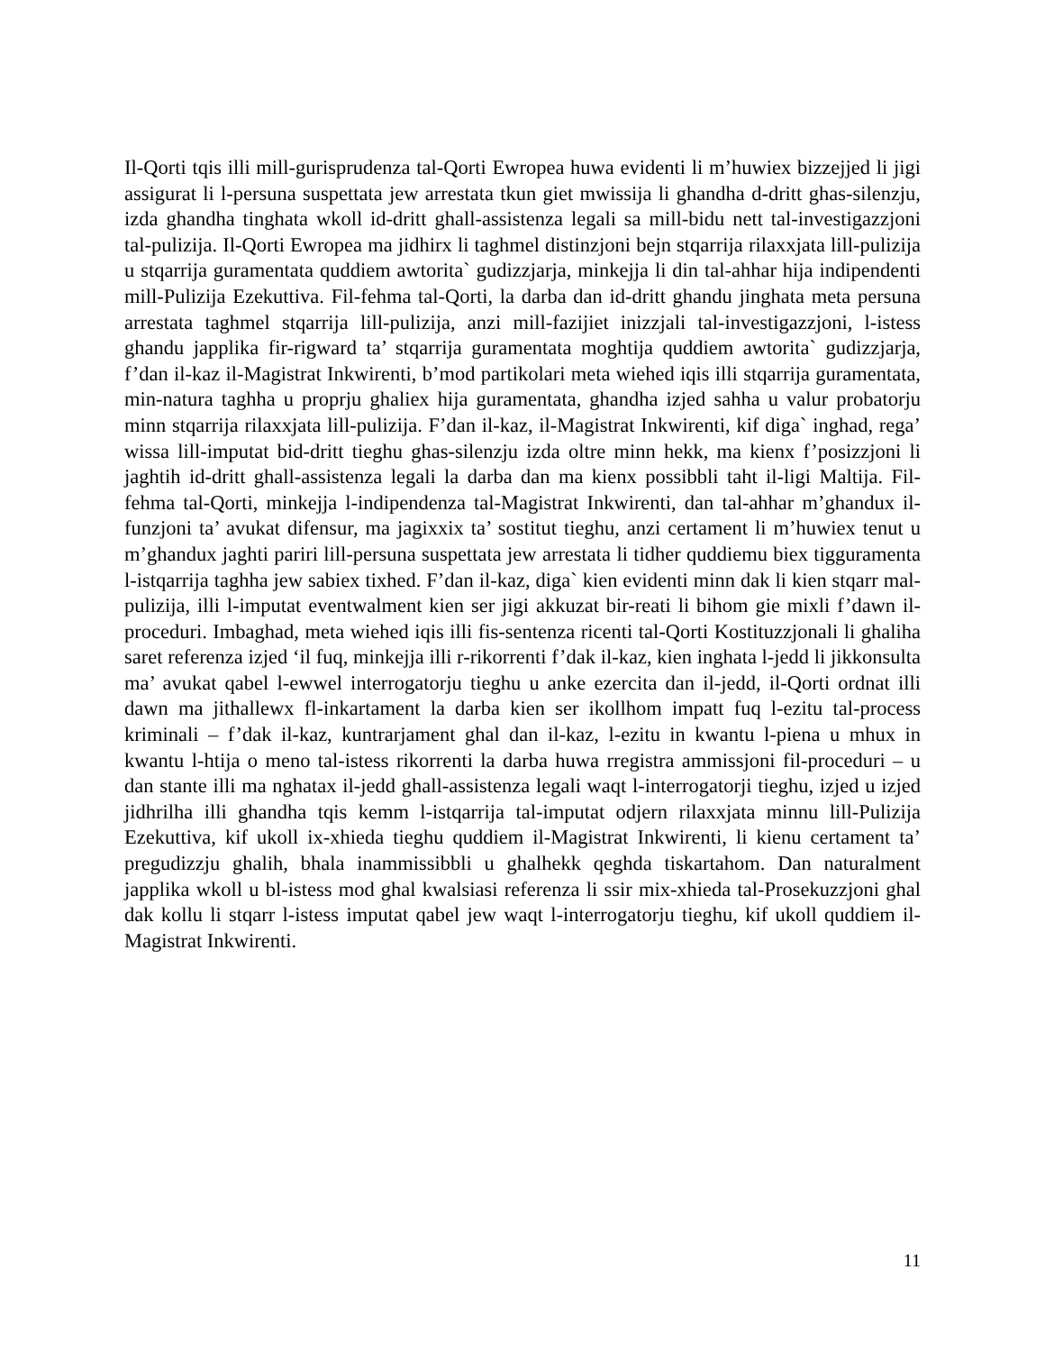Il-Qorti tqis illi mill-gurisprudenza tal-Qorti Ewropea huwa evidenti li m’huwiex bizzejjed li jigi assigurat li l-persuna suspettata jew arrestata tkun giet mwissija li ghandha d-dritt ghas-silenzju, izda ghandha tinghata wkoll id-dritt ghall-assistenza legali sa mill-bidu nett tal-investigazzjoni tal-pulizija. Il-Qorti Ewropea ma jidhirx li taghmel distinzjoni bejn stqarrija rilaxxjata lill-pulizija u stqarrija guramentata quddiem awtorita` gudizzjarja, minkejja li din tal-ahhar hija indipendenti mill-Pulizija Ezekuttiva. Fil-fehma tal-Qorti, la darba dan id-dritt ghandu jinghata meta persuna arrestata taghmel stqarrija lill-pulizija, anzi mill-fazijiet inizzjali tal-investigazzjoni, l-istess ghandu japplika fir-rigward ta’ stqarrija guramentata moghtija quddiem awtorita` gudizzjarja, f’dan il-kaz il-Magistrat Inkwirenti, b’mod partikolari meta wiehed iqis illi stqarrija guramentata, min-natura taghha u proprju ghaliex hija guramentata, ghandha izjed sahha u valur probatorju minn stqarrija rilaxxjata lill-pulizija. F’dan il-kaz, il-Magistrat Inkwirenti, kif diga` inghad, rega’ wissa lill-imputat bid-dritt tieghu ghas-silenzju izda oltre minn hekk, ma kienx f’posizzjoni li jaghtih id-dritt ghall-assistenza legali la darba dan ma kienx possibbli taht il-ligi Maltija. Fil-fehma tal-Qorti, minkejja l-indipendenza tal-Magistrat Inkwirenti, dan tal-ahhar m’ghandux il-funzjoni ta’ avukat difensur, ma jagixxix ta’ sostitut tieghu, anzi certament li m’huwiex tenut u m’ghandux jaghti pariri lill-persuna suspettata jew arrestata li tidher quddiemu biex tigguramenta l-istqarrija taghha jew sabiex tixhed. F’dan il-kaz, diga` kien evidenti minn dak li kien stqarr mal-pulizija, illi l-imputat eventwalment kien ser jigi akkuzat bir-reati li bihom gie mixli f’dawn il-proceduri. Imbaghad, meta wiehed iqis illi fis-sentenza ricenti tal-Qorti Kostituzzjonali li ghaliha saret referenza izjed ‘il fuq, minkejja illi r-rikorrenti f’dak il-kaz, kien inghata l-jedd li jikkonsulta ma’ avukat qabel l-ewwel interrogatorju tieghu u anke ezercita dan il-jedd, il-Qorti ordnat illi dawn ma jithallewx fl-inkartament la darba kien ser ikollhom impatt fuq l-ezitu tal-process kriminali – f’dak il-kaz, kuntrarjament ghal dan il-kaz, l-ezitu in kwantu l-piena u mhux in kwantu l-htija o meno tal-istess rikorrenti la darba huwa rregistra ammissjoni fil-proceduri – u dan stante illi ma nghatax il-jedd ghall-assistenza legali waqt l-interrogatorji tieghu, izjed u izjed jidhrilha illi ghandha tqis kemm l-istqarrija tal-imputat odjern rilaxxjata minnu lill-Pulizija Ezekuttiva, kif ukoll ix-xhieda tieghu quddiem il-Magistrat Inkwirenti, li kienu certament ta’ pregudizzju ghalih, bhala inammissibbli u ghalhekk qeghda tiskartahom. Dan naturalment japplika wkoll u bl-istess mod ghal kwalsiasi referenza li ssir mix-xhieda tal-Prosekuzzjoni ghal dak kollu li stqarr l-istess imputat qabel jew waqt l-interrogatorju tieghu, kif ukoll quddiem il-Magistrat Inkwirenti.
11